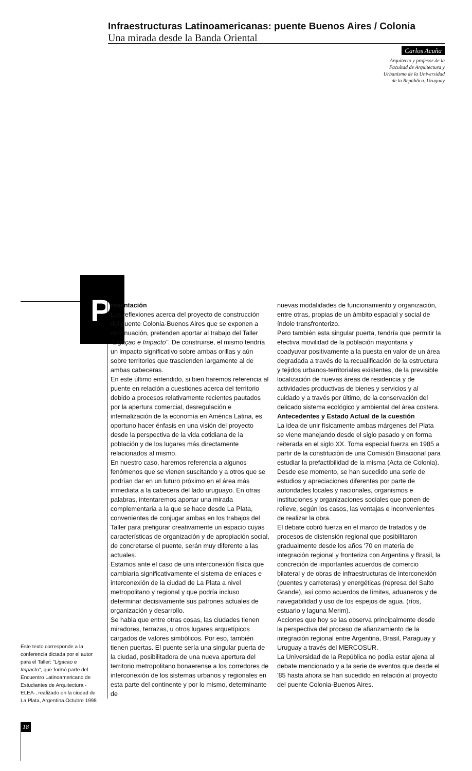Infraestructuras Latinoamericanas: puente Buenos Aires / Colonia
Una mirada desde la Banda Oriental
Carlos Acuña
Arquitecto y profesor de la
Facultad de Arquitectura y
Urbanismo de la Universidad
de la República. Uruguay
P
resentación
Las reflexiones acerca del proyecto de construcción del puente Colonia-Buenos Aires que se exponen a continuación, pretenden aportar al trabajo del Taller "Ligaçao e Impacto". De construirse, el mismo tendría un impacto significativo sobre ambas orillas y aún sobre territorios que trascienden largamente al de ambas cabeceras.
En este último entendido, si bien haremos referencia al puente en relación a cuestiones acerca del territorio debido a procesos relativamente recientes pautados por la apertura comercial, desregulación e internalización de la economía en América Latina, es oportuno hacer énfasis en una visión del proyecto desde la perspectiva de la vida cotidiana de la población y de los lugares más directamente relacionados al mismo.
En nuestro caso, haremos referencia a algunos fenómenos que se vienen suscitando y a otros que se podrían dar en un futuro próximo en el área más inmediata a la cabecera del lado uruguayo. En otras palabras, intentaremos aportar una mirada complementaria a la que se hace desde La Plata, convenientes de conjugar ambas en los trabajos del Taller para prefigurar creativamente un espacio cuyas características de organización y de apropiación social, de concretarse el puente, serán muy diferente a las actuales.
Estamos ante el caso de una interconexión física que cambiaría significativamente el sistema de enlaces e interconexión de la ciudad de La Plata a nivel metropolitano y regional y que podría incluso determinar decisivamente sus patrones actuales de organización y desarrollo.
Se habla que entre otras cosas, las ciudades tienen miradores, terrazas, u otros lugares arquetípicos cargados de valores simbólicos. Por eso, también tienen puertas. El puente sería una singular puerta de la ciudad, posibilitadora de una nueva apertura del territorio metropolitano bonaerense a los corredores de interconexión de los sistemas urbanos y regionales en esta parte del continente y por lo mismo, determinante de
nuevas modalidades de funcionamiento y organización, entre otras, propias de un ámbito espacial y social de índole transfronterizo.
Pero también esta singular puerta, tendría que permitir la efectiva movilidad de la población mayoritaria y coadyuvar positivamente a la puesta en valor de un área degradada a través de la recualificación de la estructura y tejidos urbanos-territoriales existentes, de la previsible localización de nuevas áreas de residencia y de actividades productivas de bienes y servicios y al cuidado y a través por último, de la conservación del delicado sistema ecológico y ambiental del área costera.
Antecedentes y Estado Actual de la cuestión
La idea de unir físicamente ambas márgenes del Plata se viene manejando desde el siglo pasado y en forma reiterada en el siglo XX. Toma especial fuerza en 1985 a partir de la constitución de una Comisión Binacional para estudiar la prefactibilidad de la misma (Acta de Colonia).
Desde ese momento, se han sucedido una serie de estudios y apreciaciones diferentes por parte de autoridades locales y nacionales, organismos e instituciones y organizaciones sociales que ponen de relieve, según los casos, las ventajas e inconvenientes de realizar la obra.
El debate cobró fuerza en el marco de tratados y de procesos de distensión regional que posibilitaron gradualmente desde los años '70 en materia de integración regional y fronteriza con Argentina y Brasil, la concreción de importantes acuerdos de comercio bilateral y de obras de infraestructuras de interconexión (puentes y carreteras) y energéticas (represa del Salto Grande), así como acuerdos de límites, aduaneros y de navegabilidad y uso de los espejos de agua. (ríos, estuario y laguna Merim).
Acciones que hoy se las observa principalmente desde la perspectiva del proceso de afianzamiento de la integración regional entre Argentina, Brasil, Paraguay y Uruguay a través del MERCOSUR.
La Universidad de la República no podía estar ajena al debate mencionado y a la serie de eventos que desde el '85 hasta ahora se han sucedido en relación al proyecto del puente Colonia-Buenos Aires.
Este texto corresponde a la conferencia dictada por el autor para el Taller: "Ligacao e Impacto", que formó parte del Encuentro Latinoamericano de Estudiantes de Arquitectura -ELEA-, realizado en la ciudad de La Plata, Argentina.Octubre 1998
18